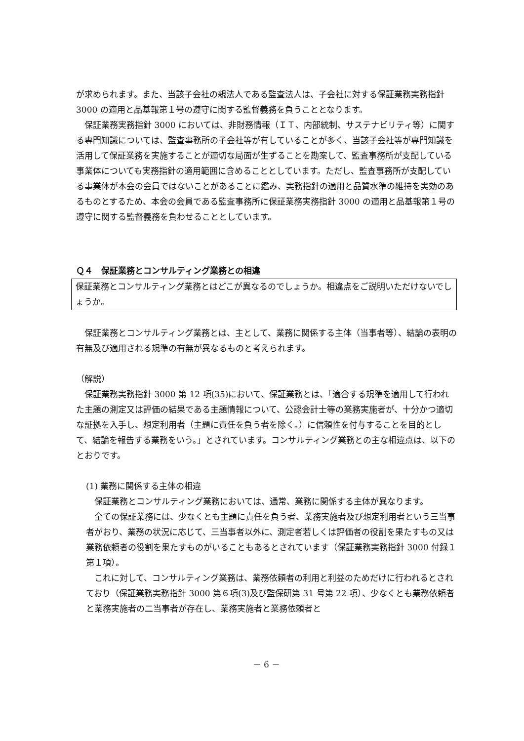が求められます。また、当該子会社の親法人である監査法人は、子会社に対する保証業務実務指針 3000 の適用と品基報第１号の遵守に関する監督義務を負うこととなります。
保証業務実務指針 3000 においては、非財務情報（ＩＴ、内部統制、サステナビリティ等）に関する専門知識については、監査事務所の子会社等が有していることが多く、当該子会社等が専門知識を活用して保証業務を実施することが適切な局面が生ずることを勘案して、監査事務所が支配している事業体についても実務指針の適用範囲に含めることとしています。ただし、監査事務所が支配している事業体が本会の会員ではないことがあることに鑑み、実務指針の適用と品質水準の維持を実効のあるものとするため、本会の会員である監査事務所に保証業務実務指針 3000 の適用と品基報第１号の遵守に関する監督義務を負わせることとしています。
Ｑ４　保証業務とコンサルティング業務との相違
保証業務とコンサルティング業務とはどこが異なるのでしょうか。相違点をご説明いただけないでしょうか。
保証業務とコンサルティング業務とは、主として、業務に関係する主体（当事者等）、結論の表明の有無及び適用される規準の有無が異なるものと考えられます。
（解説）
保証業務実務指針 3000 第 12 項(35)において、保証業務とは、「適合する規準を適用して行われた主題の測定又は評価の結果である主題情報について、公認会計士等の業務実施者が、十分かつ適切な証拠を入手し、想定利用者（主題に責任を負う者を除く。）に信頼性を付与することを目的として、結論を報告する業務をいう。」とされています。コンサルティング業務との主な相違点は、以下のとおりです。
(1) 業務に関係する主体の相違
保証業務とコンサルティング業務においては、通常、業務に関係する主体が異なります。
全ての保証業務には、少なくとも主題に責任を負う者、業務実施者及び想定利用者という三当事者がおり、業務の状況に応じて、三当事者以外に、測定者若しくは評価者の役割を果たすもの又は業務依頼者の役割を果たすものがいることもあるとされています（保証業務実務指針 3000 付録１第１項）。
これに対して、コンサルティング業務は、業務依頼者の利用と利益のためだけに行われるとされており（保証業務実務指針 3000 第６項(3)及び監保研第 31 号第 22 項）、少なくとも業務依頼者と業務実施者の二当事者が存在し、業務実施者と業務依頼者と
－ 6 －